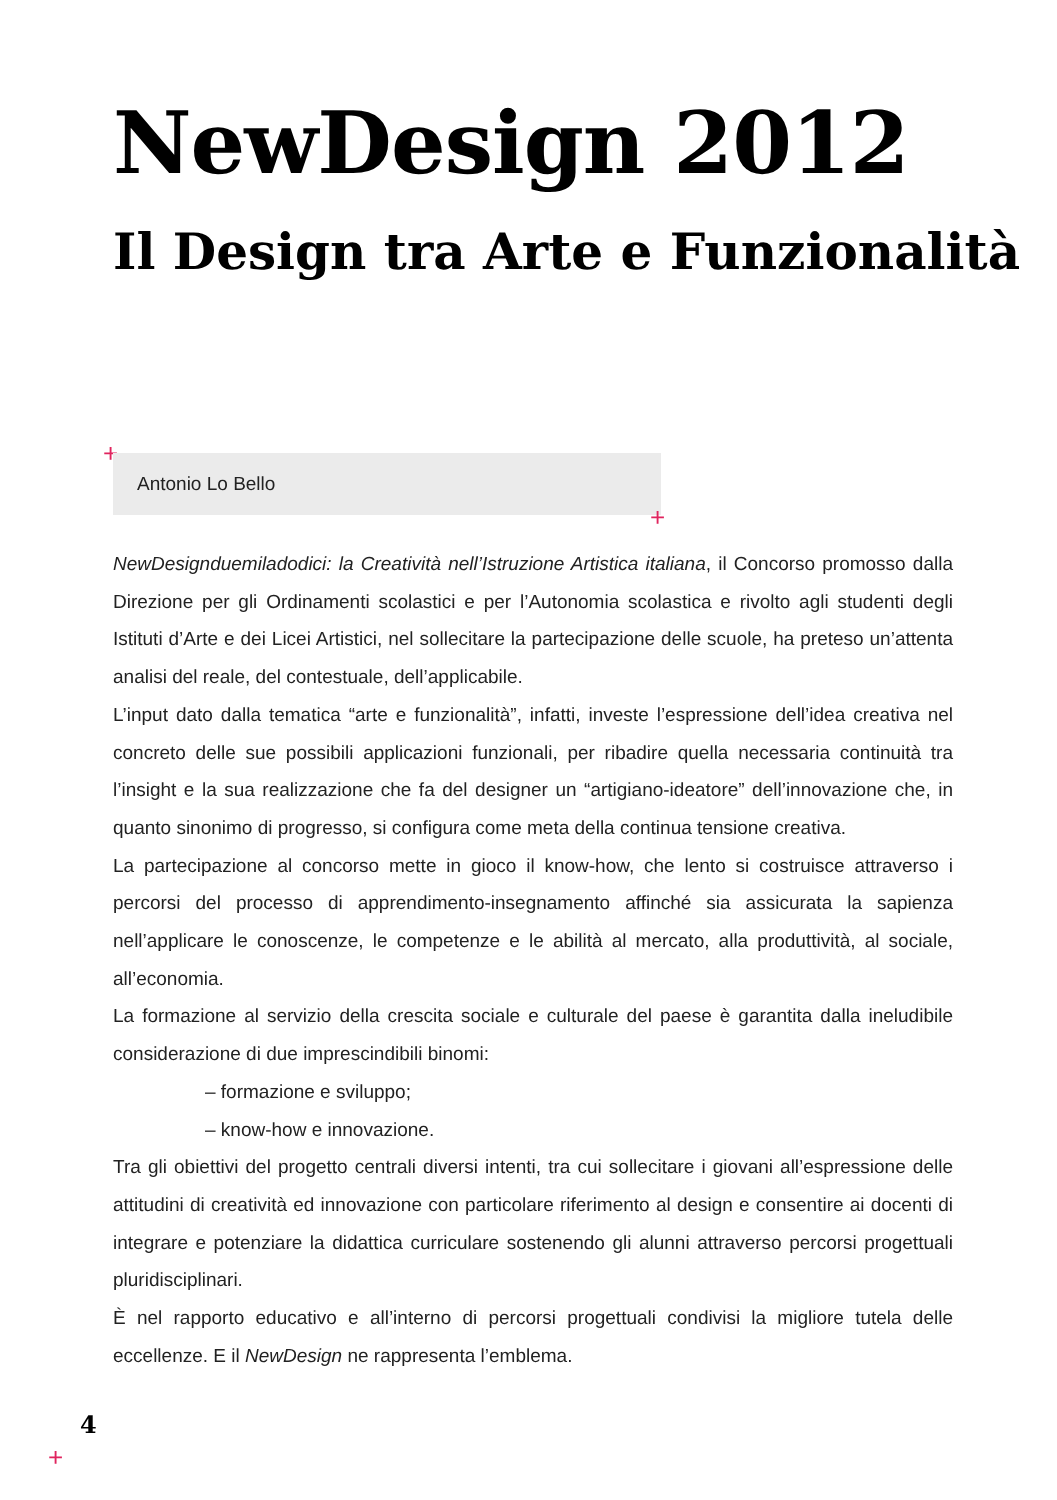NewDesign 2012
Il Design tra Arte e Funzionalità
+ Antonio Lo Bello
+
NewDesignduemiladodici: la Creatività nell’Istruzione Artistica italiana, il Concorso promosso dalla Direzione per gli Ordinamenti scolastici e per l’Autonomia scolastica e rivolto agli studenti degli Istituti d’Arte e dei Licei Artistici, nel sollecitare la partecipazione delle scuole, ha preteso un’attenta analisi del reale, del contestuale, dell’applicabile.
L’input dato dalla tematica “arte e funzionalità”, infatti, investe l’espressione dell’idea creativa nel concreto delle sue possibili applicazioni funzionali, per ribadire quella necessaria continuità tra l’insight e la sua realizzazione che fa del designer un “artigiano-ideatore” dell’innovazione che, in quanto sinonimo di progresso, si configura come meta della continua tensione creativa.
La partecipazione al concorso mette in gioco il know-how, che lento si costruisce attraverso i percorsi del processo di apprendimento-insegnamento affinché sia assicurata la sapienza nell’applicare le conoscenze, le competenze e le abilità al mercato, alla produttività, al sociale, all’economia.
La formazione al servizio della crescita sociale e culturale del paese è garantita dalla ineludibile considerazione di due imprescindibili binomi:
– formazione e sviluppo;
– know-how e innovazione.
Tra gli obiettivi del progetto centrali diversi intenti, tra cui sollecitare i giovani all’espressione delle attitudini di creatività ed innovazione con particolare riferimento al design e consentire ai docenti di integrare e potenziare la didattica curriculare sostenendo gli alunni attraverso percorsi progettuali pluridisciplinari.
È nel rapporto educativo e all’interno di percorsi progettuali condivisi la migliore tutela delle eccellenze. E il NewDesign ne rappresenta l’emblema.
4
+